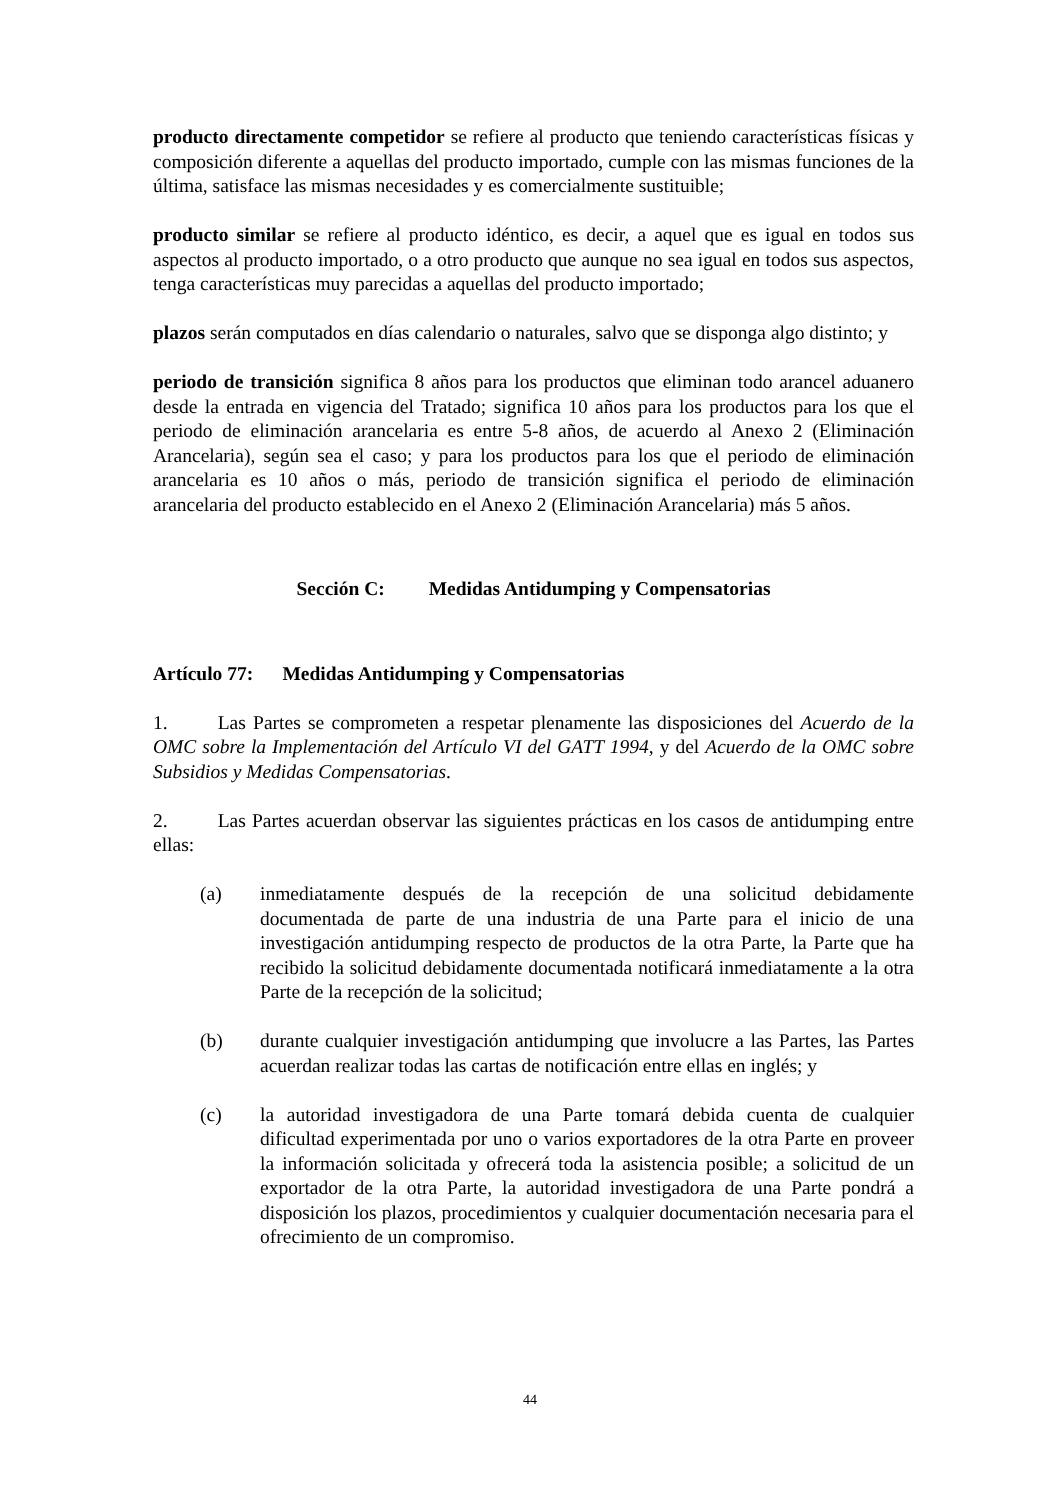producto directamente competidor se refiere al producto que teniendo características físicas y composición diferente a aquellas del producto importado, cumple con las mismas funciones de la última, satisface las mismas necesidades y es comercialmente sustituible;
producto similar se refiere al producto idéntico, es decir, a aquel que es igual en todos sus aspectos al producto importado, o a otro producto que aunque no sea igual en todos sus aspectos, tenga características muy parecidas a aquellas del producto importado;
plazos serán computados en días calendario o naturales, salvo que se disponga algo distinto; y
periodo de transición significa 8 años para los productos que eliminan todo arancel aduanero desde la entrada en vigencia del Tratado; significa 10 años para los productos para los que el periodo de eliminación arancelaria es entre 5-8 años, de acuerdo al Anexo 2 (Eliminación Arancelaria), según sea el caso; y para los productos para los que el periodo de eliminación arancelaria es 10 años o más, periodo de transición significa el periodo de eliminación arancelaria del producto establecido en el Anexo 2 (Eliminación Arancelaria) más 5 años.
Sección C: Medidas Antidumping y Compensatorias
Artículo 77: Medidas Antidumping y Compensatorias
1. Las Partes se comprometen a respetar plenamente las disposiciones del Acuerdo de la OMC sobre la Implementación del Artículo VI del GATT 1994, y del Acuerdo de la OMC sobre Subsidios y Medidas Compensatorias.
2. Las Partes acuerdan observar las siguientes prácticas en los casos de antidumping entre ellas:
(a) inmediatamente después de la recepción de una solicitud debidamente documentada de parte de una industria de una Parte para el inicio de una investigación antidumping respecto de productos de la otra Parte, la Parte que ha recibido la solicitud debidamente documentada notificará inmediatamente a la otra Parte de la recepción de la solicitud;
(b) durante cualquier investigación antidumping que involucre a las Partes, las Partes acuerdan realizar todas las cartas de notificación entre ellas en inglés; y
(c) la autoridad investigadora de una Parte tomará debida cuenta de cualquier dificultad experimentada por uno o varios exportadores de la otra Parte en proveer la información solicitada y ofrecerá toda la asistencia posible; a solicitud de un exportador de la otra Parte, la autoridad investigadora de una Parte pondrá a disposición los plazos, procedimientos y cualquier documentación necesaria para el ofrecimiento de un compromiso.
44